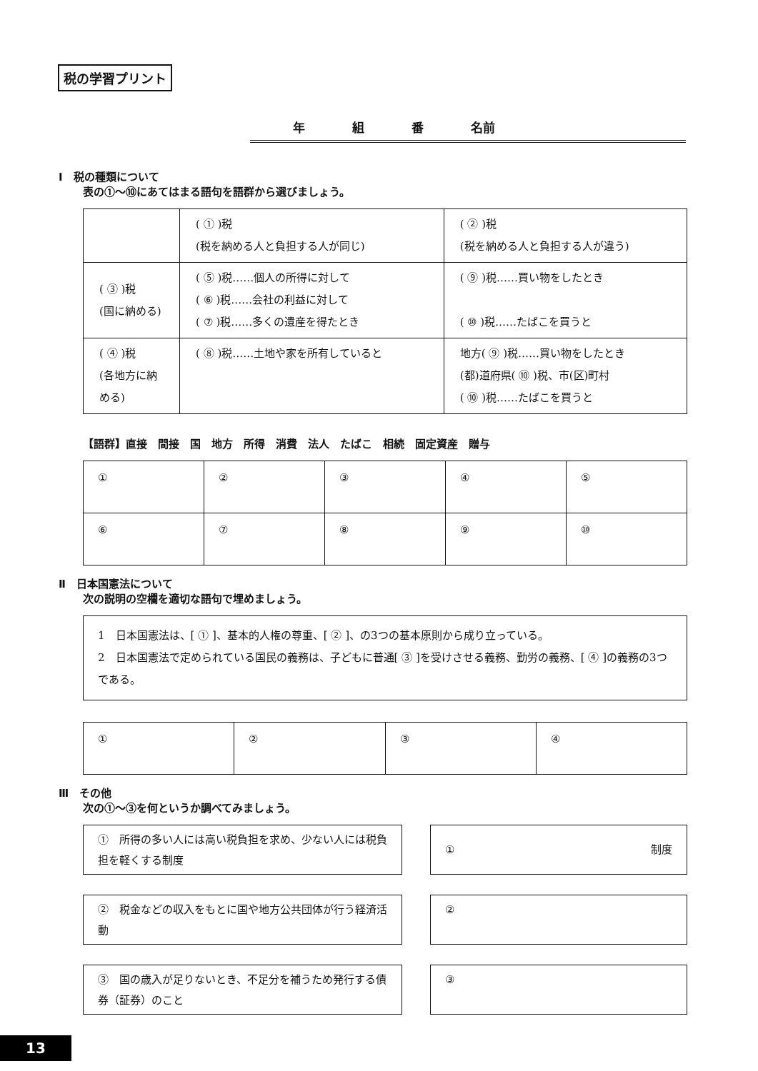税の学習プリント
年 組 番 名前
Ⅰ　税の種類について
表の①〜⑩にあてはまる語句を語群から選びましょう。
| | ( ① )税 (税を納める人と負担する人が同じ) | ( ② )税 (税を納める人と負担する人が違う) |
| ( ③ )税 (国に納める) | ( ⑤ )税……個人の所得に対して ( ⑥ )税……会社の利益に対して ( ⑦ )税……多くの遺産を得たとき | ( ⑨ )税……買い物をしたとき ( ⑩ )税……たばこを買うと |
| ( ④ )税 (各地方に納める) | ( ⑧ )税……土地や家を所有していると | 地方( ⑨ )税……買い物をしたとき (都)道府県( ⑩ )税、市(区)町村 ( ⑩ )税……たばこを買うと |
【語群】直接　間接　国　地方　所得　消費　法人　たばこ　相続　固定資産　贈与
| ① | ② | ③ | ④ | ⑤ |
| ⑥ | ⑦ | ⑧ | ⑨ | ⑩ |
Ⅱ　日本国憲法について
次の説明の空欄を適切な語句で埋めましょう。
1　日本国憲法は、[ ① ]、基本的人権の尊重、[ ② ]、の3つの基本原則から成り立っている。
2　日本国憲法で定められている国民の義務は、子どもに普通[ ③ ]を受けさせる義務、勤労の義務、[ ④ ]の義務の3つである。
| ① | ② | ③ | ④ |
Ⅲ　その他
次の①〜③を何というか調べてみましょう。
①　所得の多い人には高い税負担を求め、少ない人には税負担を軽くする制度
① 制度
②　税金などの収入をもとに国や地方公共団体が行う経済活動
②
③　国の歳入が足りないとき、不足分を補うため発行する債券（証券）のこと
③
13